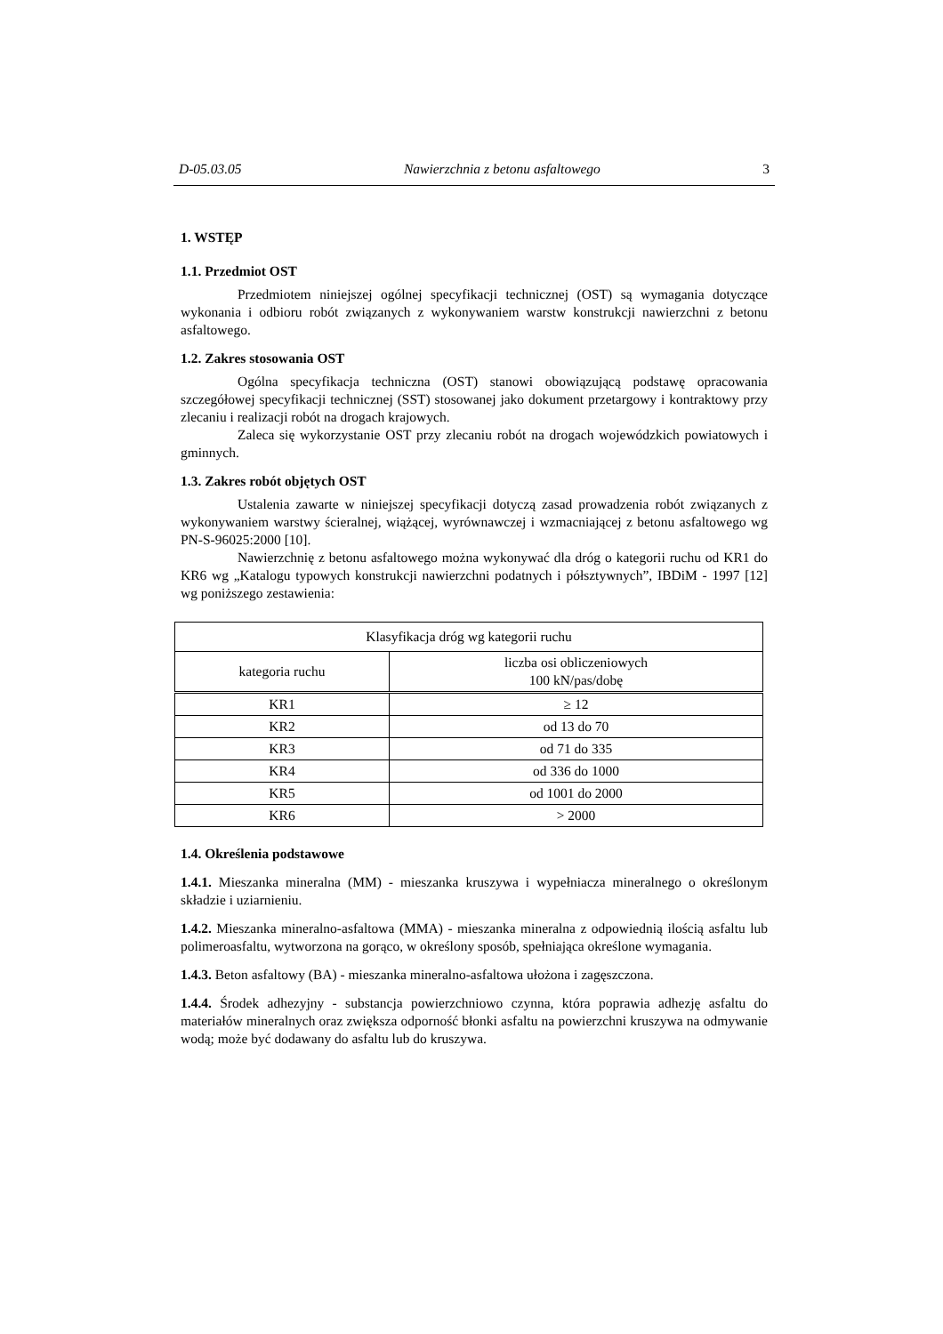D-05.03.05 Nawierzchnia z betonu asfaltowego 3
1. WSTĘP
1.1. Przedmiot OST
Przedmiotem niniejszej ogólnej specyfikacji technicznej (OST) są wymagania dotyczące wykonania i odbioru robót związanych z wykonywaniem warstw konstrukcji nawierzchni z betonu asfaltowego.
1.2. Zakres stosowania OST
Ogólna specyfikacja techniczna (OST) stanowi obowiązującą podstawę opracowania szczegółowej specyfikacji technicznej (SST) stosowanej jako dokument przetargowy i kontraktowy przy zlecaniu i realizacji robót na drogach krajowych.
Zaleca się wykorzystanie OST przy zlecaniu robót na drogach wojewódzkich powiatowych i gminnych.
1.3. Zakres robót objętych OST
Ustalenia zawarte w niniejszej specyfikacji dotyczą zasad prowadzenia robót związanych z wykonywaniem warstwy ścieralnej, wiążącej, wyrównawczej i wzmacniającej z betonu asfaltowego wg PN-S-96025:2000 [10].
Nawierzchnię z betonu asfaltowego można wykonywać dla dróg o kategorii ruchu od KR1 do KR6 wg „Katalogu typowych konstrukcji nawierzchni podatnych i półsztywnych”, IBDiM - 1997 [12] wg poniższego zestawienia:
| Klasyfikacja dróg wg kategorii ruchu | |
| --- | --- |
| kategoria ruchu | liczba osi obliczeniowych 100 kN/pas/dobę |
| KR1 | ≥ 12 |
| KR2 | od 13 do 70 |
| KR3 | od 71 do 335 |
| KR4 | od 336 do 1000 |
| KR5 | od 1001 do 2000 |
| KR6 | > 2000 |
1.4. Określenia podstawowe
1.4.1. Mieszanka mineralna (MM) - mieszanka kruszywa i wypełniacza mineralnego o określonym składzie i uziarnieniu.
1.4.2. Mieszanka mineralno-asfaltowa (MMA) - mieszanka mineralna z odpowiednią ilością asfaltu lub polimeroasfaltu, wytworzona na gorąco, w określony sposób, spełniająca określone wymagania.
1.4.3. Beton asfaltowy (BA) - mieszanka mineralno-asfaltowa ułożona i zagęszczona.
1.4.4. Środek adhezyjny - substancja powierzchniowo czynna, która poprawia adhezję asfaltu do materiałów mineralnych oraz zwiększa odporność błonki asfaltu na powierzchni kruszywa na odmywanie wodą; może być dodawany do asfaltu lub do kruszywa.